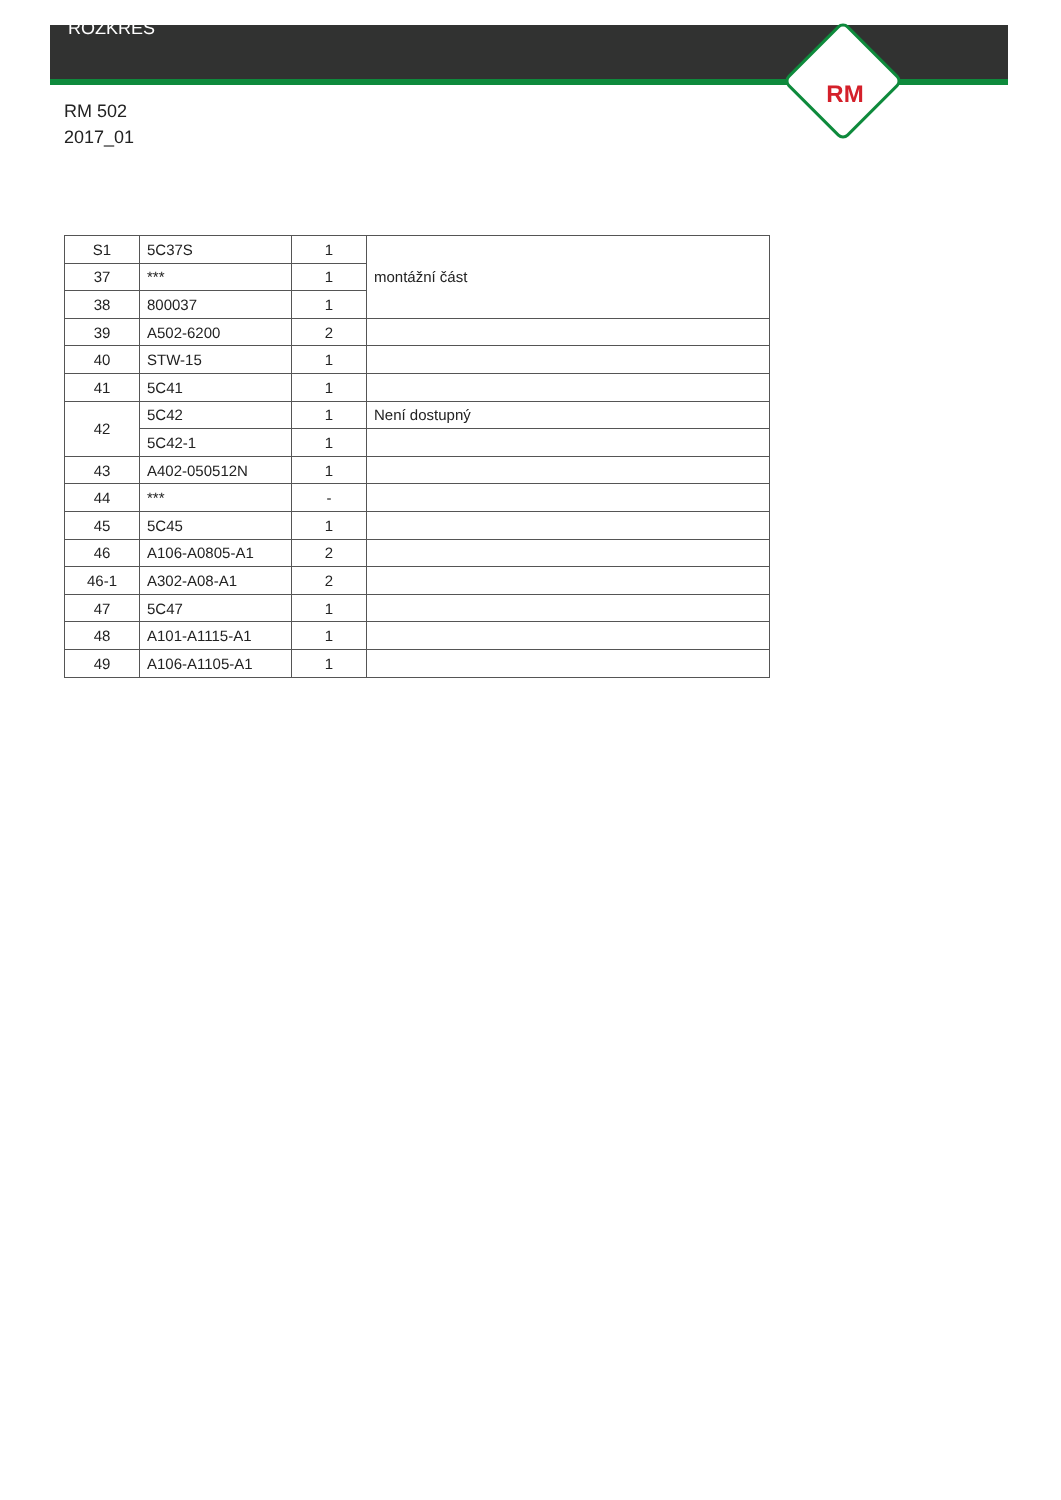ROZKRES
RM
RM 502
2017_01
| S1 | 5C37S | 1 | montážní část |
| 37 | *** | 1 | |
| 38 | 800037 | 1 | |
| 39 | A502-6200 | 2 | |
| 40 | STW-15 | 1 | |
| 41 | 5C41 | 1 | |
| 42 | 5C42 | 1 | Není dostupný |
| | 5C42-1 | 1 | |
| 43 | A402-050512N | 1 | |
| 44 | *** | - | |
| 45 | 5C45 | 1 | |
| 46 | A106-A0805-A1 | 2 | |
| 46-1 | A302-A08-A1 | 2 | |
| 47 | 5C47 | 1 | |
| 48 | A101-A1115-A1 | 1 | |
| 49 | A106-A1105-A1 | 1 | |